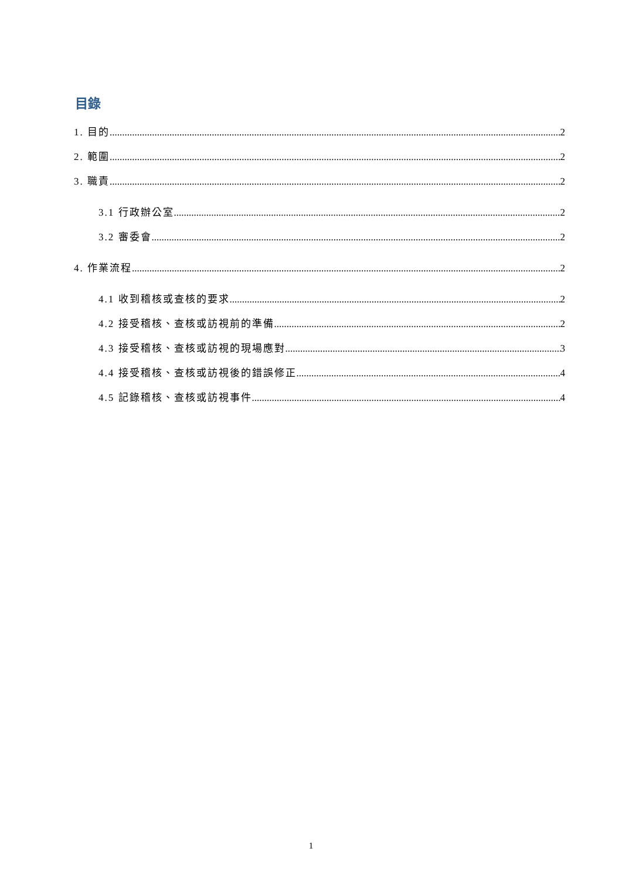目錄
1. 目的 2
2. 範圍 2
3. 職責 2
3.1 行政辦公室 2
3.2 審委會 2
4. 作業流程 2
4.1 收到稽核或查核的要求 2
4.2 接受稽核、查核或訪視前的準備 2
4.3 接受稽核、查核或訪視的現場應對 3
4.4 接受稽核、查核或訪視後的錯誤修正 4
4.5 記錄稽核、查核或訪視事件 4
1